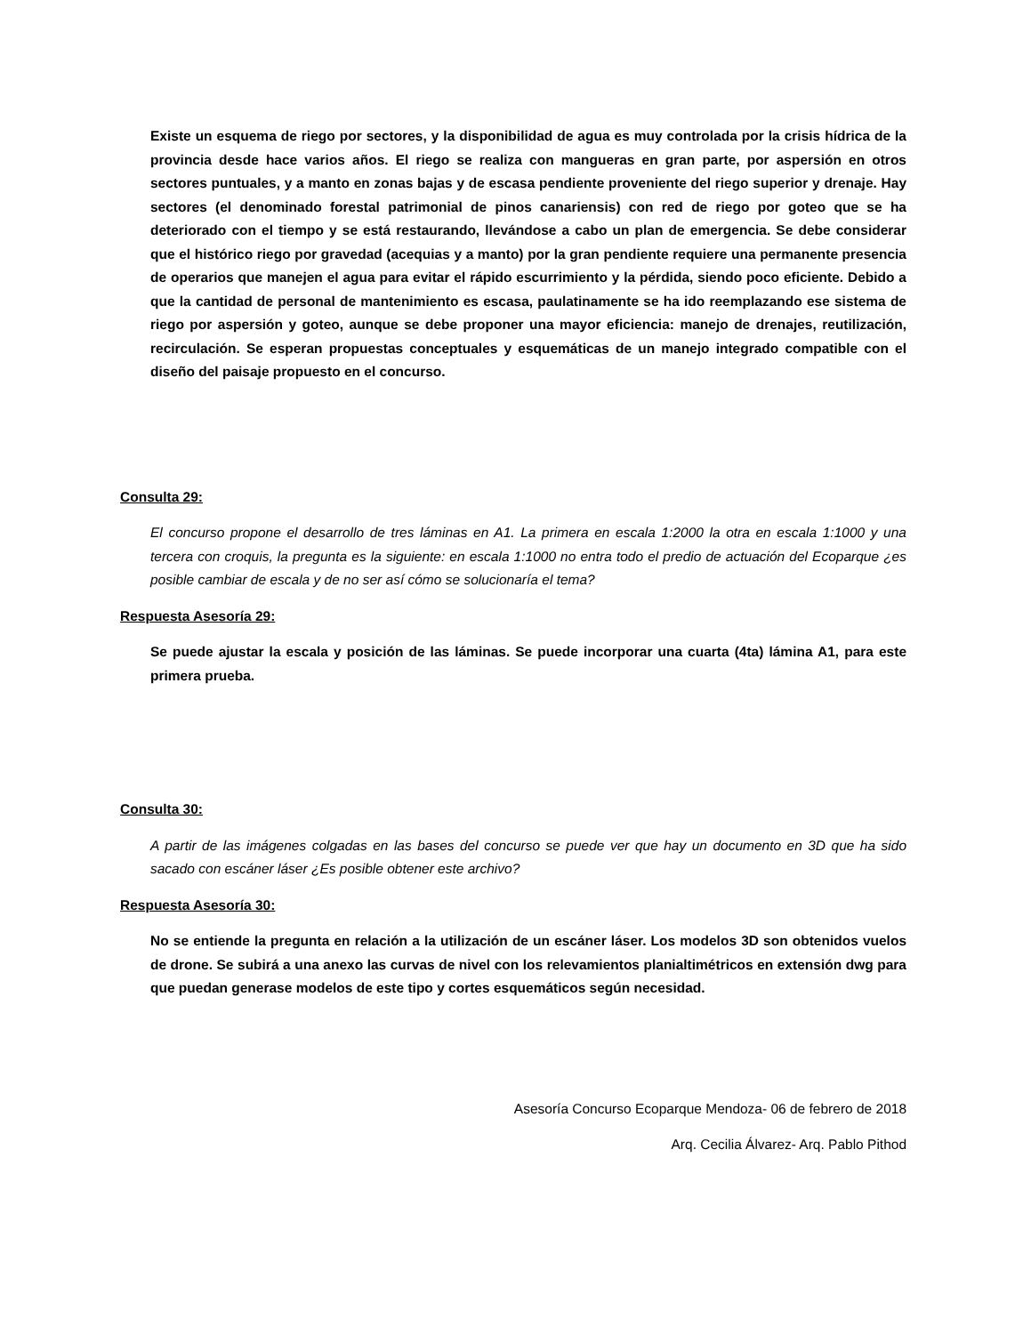Existe un esquema de riego por sectores, y la disponibilidad de agua es muy controlada por la crisis hídrica de la provincia desde hace varios años. El riego se realiza con mangueras en gran parte, por aspersión en otros sectores puntuales, y a manto en zonas bajas y de escasa pendiente proveniente del riego superior y drenaje. Hay sectores (el denominado forestal patrimonial de pinos canariensis) con red de riego por goteo que se ha deteriorado con el tiempo y se está restaurando, llevándose a cabo un plan de emergencia. Se debe considerar que el histórico riego por gravedad (acequias y a manto) por la gran pendiente requiere una permanente presencia de operarios que manejen el agua para evitar el rápido escurrimiento y la pérdida, siendo poco eficiente. Debido a que la cantidad de personal de mantenimiento es escasa, paulatinamente se ha ido reemplazando ese sistema de riego por aspersión y goteo, aunque se debe proponer una mayor eficiencia: manejo de drenajes, reutilización, recirculación. Se esperan propuestas conceptuales y esquemáticas de un manejo integrado compatible con el diseño del paisaje propuesto en el concurso.
Consulta 29:
El concurso propone el desarrollo de tres láminas en A1. La primera en escala 1:2000 la otra en escala 1:1000 y una tercera con croquis, la pregunta es la siguiente: en escala 1:1000 no entra todo el predio de actuación del Ecoparque ¿es posible cambiar de escala y de no ser así cómo se solucionaría el tema?
Respuesta Asesoría 29:
Se puede ajustar la escala y posición de las láminas. Se puede incorporar una cuarta (4ta) lámina A1, para este primera prueba.
Consulta 30:
A partir de las imágenes colgadas en las bases del concurso se puede ver que hay un documento en 3D que ha sido sacado con escáner láser ¿Es posible obtener este archivo?
Respuesta Asesoría 30:
No se entiende la pregunta en relación a la utilización de un escáner láser. Los modelos 3D son obtenidos vuelos de drone. Se subirá a una anexo las curvas de nivel con los relevamientos planialtimétricos en extensión dwg para que puedan generase modelos de este tipo y cortes esquemáticos según necesidad.
Asesoría Concurso Ecoparque Mendoza- 06 de febrero de 2018
Arq. Cecilia Álvarez- Arq. Pablo Pithod